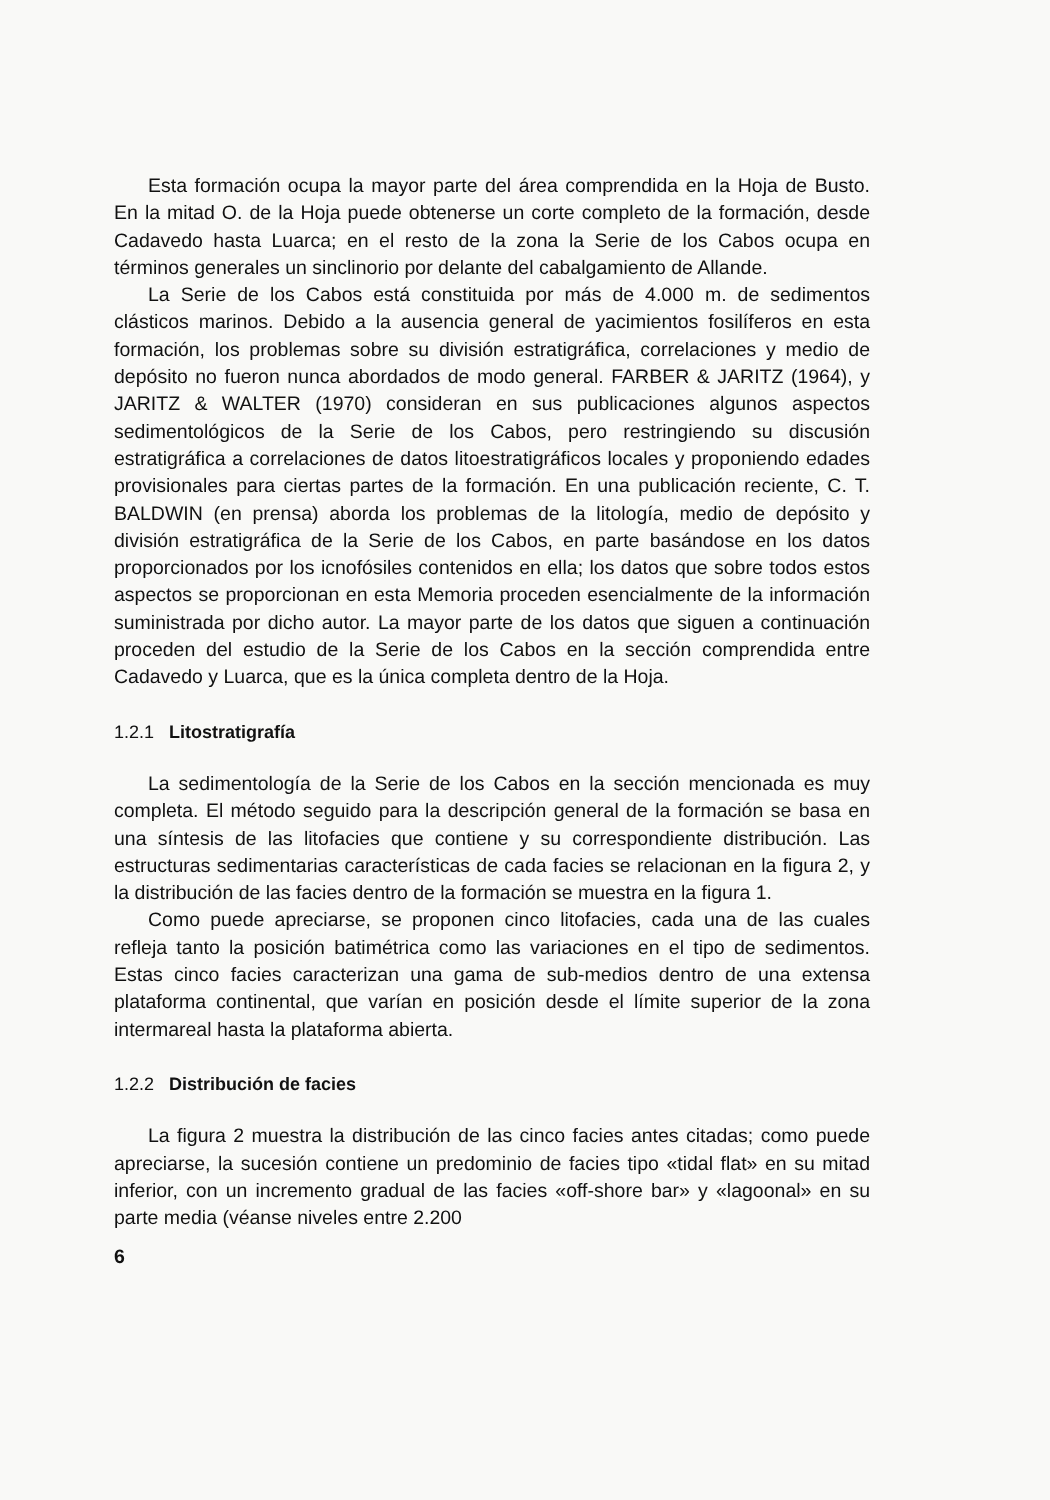Esta formación ocupa la mayor parte del área comprendida en la Hoja de Busto. En la mitad O. de la Hoja puede obtenerse un corte completo de la formación, desde Cadavedo hasta Luarca; en el resto de la zona la Serie de los Cabos ocupa en términos generales un sinclinorio por delante del cabalgamiento de Allande.
La Serie de los Cabos está constituida por más de 4.000 m. de sedimentos clásticos marinos. Debido a la ausencia general de yacimientos fosilíferos en esta formación, los problemas sobre su división estratigráfica, correlaciones y medio de depósito no fueron nunca abordados de modo general. FARBER & JARITZ (1964), y JARITZ & WALTER (1970) consideran en sus publicaciones algunos aspectos sedimentológicos de la Serie de los Cabos, pero restringiendo su discusión estratigráfica a correlaciones de datos litoestratigráficos locales y proponiendo edades provisionales para ciertas partes de la formación. En una publicación reciente, C. T. BALDWIN (en prensa) aborda los problemas de la litología, medio de depósito y división estratigráfica de la Serie de los Cabos, en parte basándose en los datos proporcionados por los icnofósiles contenidos en ella; los datos que sobre todos estos aspectos se proporcionan en esta Memoria proceden esencialmente de la información suministrada por dicho autor. La mayor parte de los datos que siguen a continuación proceden del estudio de la Serie de los Cabos en la sección comprendida entre Cadavedo y Luarca, que es la única completa dentro de la Hoja.
1.2.1 Litostratigrafía
La sedimentología de la Serie de los Cabos en la sección mencionada es muy completa. El método seguido para la descripción general de la formación se basa en una síntesis de las litofacies que contiene y su correspondiente distribución. Las estructuras sedimentarias características de cada facies se relacionan en la figura 2, y la distribución de las facies dentro de la formación se muestra en la figura 1.
Como puede apreciarse, se proponen cinco litofacies, cada una de las cuales refleja tanto la posición batimétrica como las variaciones en el tipo de sedimentos. Estas cinco facies caracterizan una gama de sub-medios dentro de una extensa plataforma continental, que varían en posición desde el límite superior de la zona intermareal hasta la plataforma abierta.
1.2.2 Distribución de facies
La figura 2 muestra la distribución de las cinco facies antes citadas; como puede apreciarse, la sucesión contiene un predominio de facies tipo «tidal flat» en su mitad inferior, con un incremento gradual de las facies «off-shore bar» y «lagoonal» en su parte media (véanse niveles entre 2.200
6